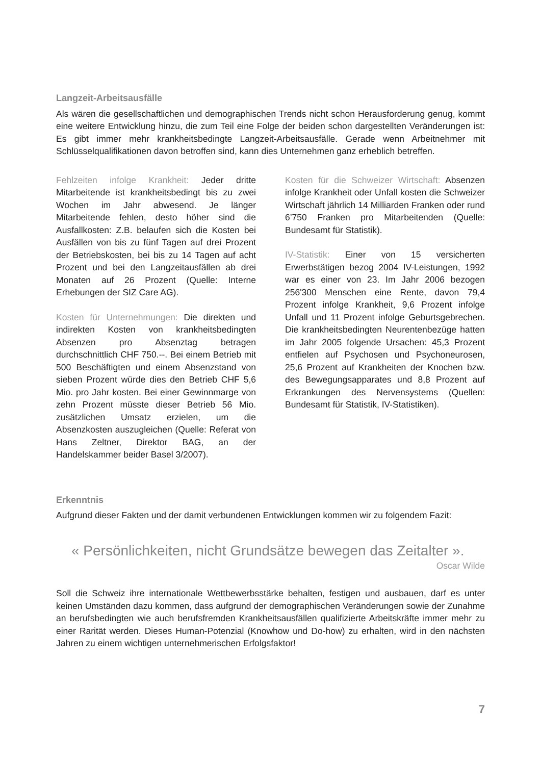Langzeit-Arbeitsausfälle
Als wären die gesellschaftlichen und demographischen Trends nicht schon Herausforderung genug, kommt eine weitere Entwicklung hinzu, die zum Teil eine Folge der beiden schon dargestellten Veränderungen ist: Es gibt immer mehr krankheitsbedingte Langzeit-Arbeitsausfälle. Gerade wenn Arbeitnehmer mit Schlüsselqualifikationen davon betroffen sind, kann dies Unternehmen ganz erheblich betreffen.
Fehlzeiten infolge Krankheit: Jeder dritte Mitarbeitende ist krankheitsbedingt bis zu zwei Wochen im Jahr abwesend. Je länger Mitarbeitende fehlen, desto höher sind die Ausfallkosten: Z.B. belaufen sich die Kosten bei Ausfällen von bis zu fünf Tagen auf drei Prozent der Betriebskosten, bei bis zu 14 Tagen auf acht Prozent und bei den Langzeitausfällen ab drei Monaten auf 26 Prozent (Quelle: Interne Erhebungen der SIZ Care AG).
Kosten für Unternehmungen: Die direkten und indirekten Kosten von krankheitsbedingten Absenzen pro Absenztag betragen durchschnittlich CHF 750.--. Bei einem Betrieb mit 500 Beschäftigten und einem Absenzstand von sieben Prozent würde dies den Betrieb CHF 5,6 Mio. pro Jahr kosten. Bei einer Gewinnmarge von zehn Prozent müsste dieser Betrieb 56 Mio. zusätzlichen Umsatz erzielen, um die Absenzkosten auszugleichen (Quelle: Referat von Hans Zeltner, Direktor BAG, an der Handelskammer beider Basel 3/2007).
Kosten für die Schweizer Wirtschaft: Absenzen infolge Krankheit oder Unfall kosten die Schweizer Wirtschaft jährlich 14 Milliarden Franken oder rund 6’750 Franken pro Mitarbeitenden (Quelle: Bundesamt für Statistik).
IV-Statistik: Einer von 15 versicherten Erwerbstätigen bezog 2004 IV-Leistungen, 1992 war es einer von 23. Im Jahr 2006 bezogen 256'300 Menschen eine Rente, davon 79,4 Prozent infolge Krankheit, 9,6 Prozent infolge Unfall und 11 Prozent infolge Geburtsgebrechen. Die krankheitsbedingten Neurentenbezüge hatten im Jahr 2005 folgende Ursachen: 45,3 Prozent entfielen auf Psychosen und Psychoneurosen, 25,6 Prozent auf Krankheiten der Knochen bzw. des Bewegungsapparates und 8,8 Prozent auf Erkrankungen des Nervensystems (Quellen: Bundesamt für Statistik, IV-Statistiken).
Erkenntnis
Aufgrund dieser Fakten und der damit verbundenen Entwicklungen kommen wir zu folgendem Fazit:
« Persönlichkeiten, nicht Grundsätze bewegen das Zeitalter ».
Oscar Wilde
Soll die Schweiz ihre internationale Wettbewerbsstärke behalten, festigen und ausbauen, darf es unter keinen Umständen dazu kommen, dass aufgrund der demographischen Veränderungen sowie der Zunahme an berufsbedingten wie auch berufsfremden Krankheitsausfällen qualifizierte Arbeitskräfte immer mehr zu einer Rarität werden. Dieses Human-Potenzial (Knowhow und Do-how) zu erhalten, wird in den nächsten Jahren zu einem wichtigen unternehmerischen Erfolgsfaktor!
7